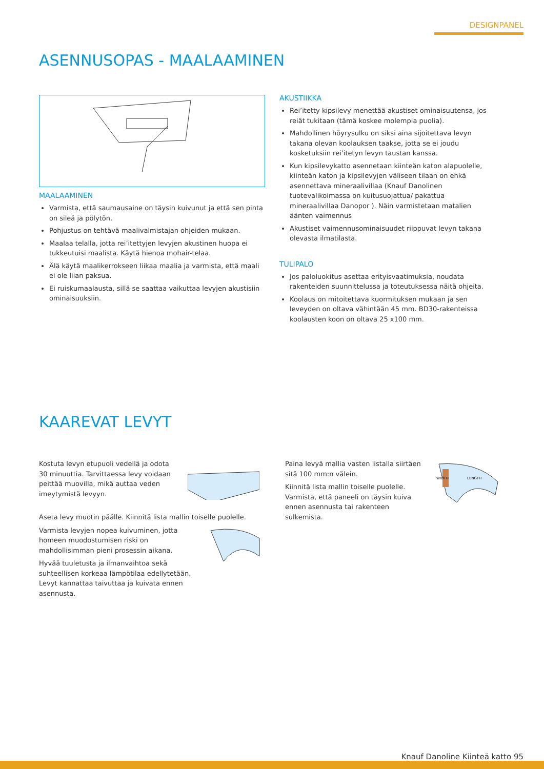DESIGNPANEL
ASENNUSOPAS - MAALAAMINEN
MAALAAMINEN
Varmista, että saumausaine on täysin kuivunut ja että sen pinta on sileä ja pölytön.
Pohjustus on tehtävä maalivalmistajan ohjeiden mukaan.
Maalaa telalla, jotta rei’itettyjen levyjen akustinen huopa ei tukkeutuisi maalista. Käytä hienoa mohair-telaa.
Älä käytä maalikerrokseen liikaa maalia ja varmista, että maali ei ole liian paksua.
Ei ruiskumaalausta, sillä se saattaa vaikuttaa levyjen akustisiin ominaisuuksiin.
AKUSTIIKKA
Rei’itetty kipsilevy menettää akustiset ominaisuutensa, jos reiät tukitaan (tämä koskee molempia puolia).
Mahdollinen höyrysulku on siksi aina sijoitettava levyn takana olevan koolauksen taakse, jotta se ei joudu kosketuksiin rei’itetyn levyn taustan kanssa.
Kun kipsilevykatto asennetaan kiinteän katon alapuolelle, kiinteän katon ja kipsilevyjen väliseen tilaan on ehkä asennettava mineraalivillaa (Knauf Danolinen tuotevalikoimassa on kuitusuojattua/ pakattua mineraalivillaa Danopor ). Näin varmistetaan matalien äänten vaimennus
Akustiset vaimennusominaisuudet riippuvat levyn takana olevasta ilmatilasta.
TULIPALO
Jos paloluokitus asettaa erityisvaatimuksia, noudata rakenteiden suunnittelussa ja toteutuksessa näitä ohjeita.
Koolaus on mitoitettava kuormituksen mukaan ja sen leveyden on oltava vähintään 45 mm. BD30-rakenteissa koolausten koon on oltava 25 x100 mm.
KAAREVAT LEVYT
Kostuta levyn etupuoli vedellä ja odota 30 minuuttia. Tarvittaessa levy voidaan peittää muovilla, mikä auttaa veden imeytymistä levyyn.
Aseta levy muotin päälle. Kiinnitä lista mallin toiselle puolelle.
Varmista levyjen nopea kuivuminen, jotta homeen muodostumisen riski on mahdollisimman pieni prosessin aikana.
Hyvää tuuletusta ja ilmanvaihtoa sekä suhteellisen korkeaa lämpötilaa edellytetään. Levyt kannattaa taivuttaa ja kuivata ennen asennusta.
Paina levyä mallia vasten listalla siirtäen sitä 100 mm:n välein.
Kiinnitä lista mallin toiselle puolelle. Varmista, että paneeli on täysin kuiva ennen asennusta tai rakenteen sulkemista.
WIDTH
LENGTH
Knauf Danoline Kiinteä katto 95